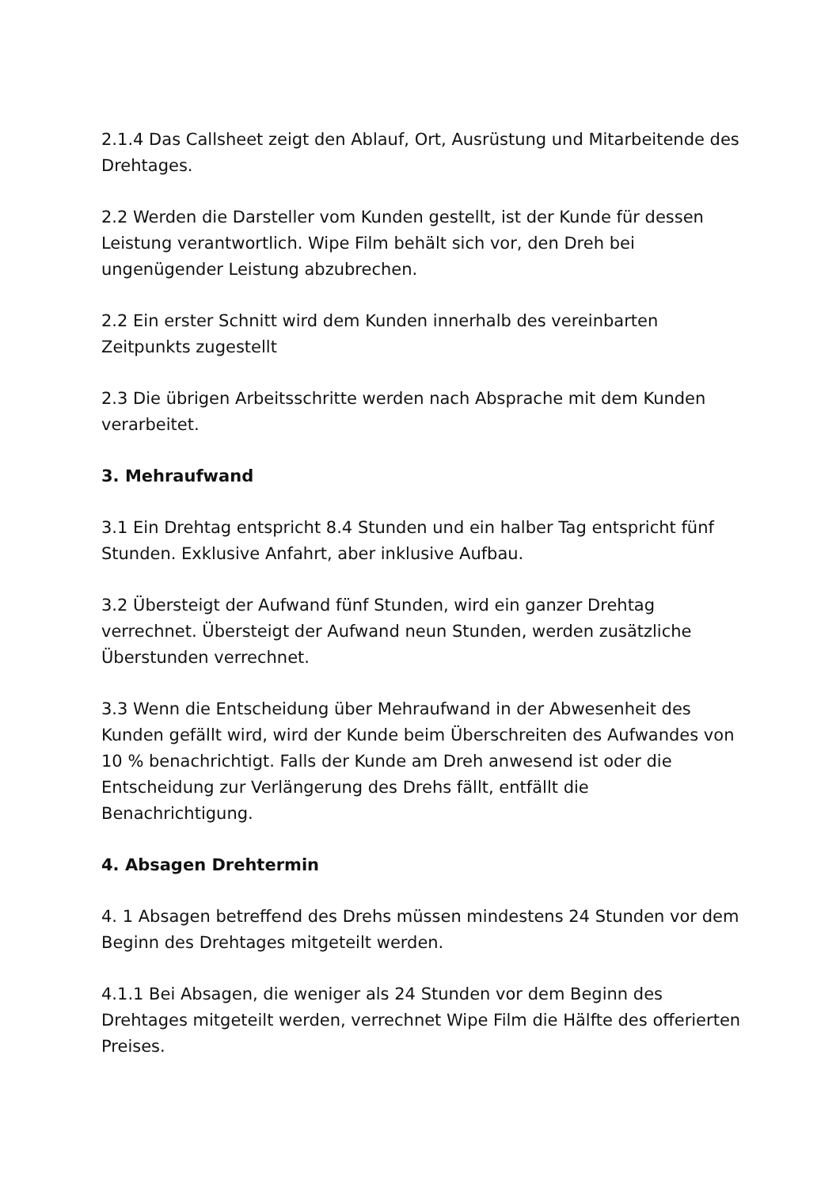2.1.4 Das Callsheet zeigt den Ablauf, Ort, Ausrüstung und Mitarbeitende des Drehtages.
2.2 Werden die Darsteller vom Kunden gestellt, ist der Kunde für dessen Leistung verantwortlich. Wipe Film behält sich vor, den Dreh bei ungenügender Leistung abzubrechen.
2.2 Ein erster Schnitt wird dem Kunden innerhalb des vereinbarten Zeitpunkts zugestellt
2.3 Die übrigen Arbeitsschritte werden nach Absprache mit dem Kunden verarbeitet.
3. Mehraufwand
3.1 Ein Drehtag entspricht 8.4 Stunden und ein halber Tag entspricht fünf Stunden. Exklusive Anfahrt, aber inklusive Aufbau.
3.2 Übersteigt der Aufwand fünf Stunden, wird ein ganzer Drehtag verrechnet. Übersteigt der Aufwand neun Stunden, werden zusätzliche Überstunden verrechnet.
3.3 Wenn die Entscheidung über Mehraufwand in der Abwesenheit des Kunden gefällt wird, wird der Kunde beim Überschreiten des Aufwandes von 10 % benachrichtigt. Falls der Kunde am Dreh anwesend ist oder die Entscheidung zur Verlängerung des Drehs fällt, entfällt die Benachrichtigung.
4. Absagen Drehtermin
4. 1 Absagen betreffend des Drehs müssen mindestens 24 Stunden vor dem Beginn des Drehtages mitgeteilt werden.
4.1.1 Bei Absagen, die weniger als 24 Stunden vor dem Beginn des Drehtages mitgeteilt werden, verrechnet Wipe Film die Hälfte des offerierten Preises.